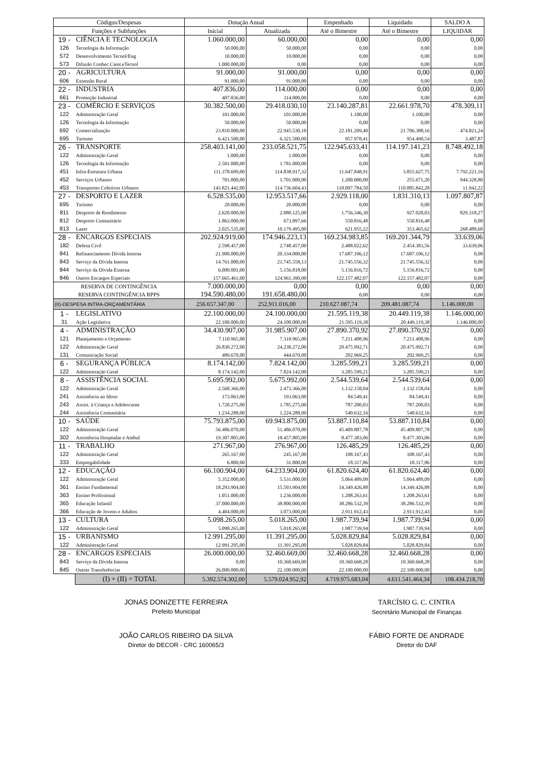| Códigos/Despesas | | Dotação Anual | | Empenhado | Liquidado | SALDO A |
| --- | --- | --- | --- | --- | --- | --- |
| Funções e Subfunções | | Inicial | Atualizada | Até o Bimestre | Até o Bimestre | LIQUIDAR |
| 19 - | CIÊNCIA E TECNOLOGIA | 1.060.000,00 | 60.000,00 | 0,00 | 0,00 | 0,00 |
| 126 | Tecnologia da Informação | 50.000,00 | 50.000,00 | 0,00 | 0,00 | 0,00 |
| 572 | Desenvolvimento Tecnol/Eng | 10.000,00 | 10.000,00 | 0,00 | 0,00 | 0,00 |
| 573 | Difusão Conhec.Cient.eTecnol | 1.000.000,00 | 0,00 | 0,00 | 0,00 | 0,00 |
| 20 - | AGRICULTURA | 91.000,00 | 91.000,00 | 0,00 | 0,00 | 0,00 |
| 606 | Extensão Rural | 91.000,00 | 91.000,00 | 0,00 | 0,00 | 0,00 |
| 22 - | INDUSTRIA | 407.836,00 | 114.000,00 | 0,00 | 0,00 | 0,00 |
| 661 | Promoção Industrial | 407.836,00 | 114.000,00 | 0,00 | 0,00 | 0,00 |
| 23 - | COMÉRCIO E SERVIÇOS | 30.382.500,00 | 29.418.030,10 | 23.140.287,81 | 22.661.978,70 | 478.309,11 |
| 122 | Administração Geral | 101.000,00 | 101.000,00 | 1.100,00 | 1.100,00 | 0,00 |
| 126 | Tecnologia da Informação | 50.000,00 | 50.000,00 | 0,00 | 0,00 | 0,00 |
| 692 | Comercialização | 23.810.000,00 | 22.945.530,10 | 22.181.209,40 | 21.706.388,16 | 474.821,24 |
| 695 | Turismo | 6.421.500,00 | 6.321.500,00 | 957.978,41 | 954.490,54 | 3.487,87 |
| 26 - | TRANSPORTE | 258.403.141,00 | 233.058.521,75 | 122.945.633,41 | 114.197.141,23 | 8.748.492,18 |
| 122 | Administração Geral | 1.000,00 | 1.000,00 | 0,00 | 0,00 | 0,00 |
| 126 | Tecnologia da Informação | 2.501.000,00 | 1.781.000,00 | 0,00 | 0,00 | 0,00 |
| 451 | Infra-Estrutura Urbana | 111.378.699,00 | 114.838.917,32 | 11.647.848,91 | 3.855.627,75 | 7.792.221,16 |
| 452 | Serviços Urbanos | 701.000,00 | 1.701.000,00 | 1.200.000,00 | 255.671,20 | 944.328,80 |
| 453 | Transportes Coletivos Urbanos | 143.821.442,00 | 114.736.604,43 | 110.097.784,50 | 110.085.842,28 | 11.942,22 |
| 27 - | DESPORTO E LAZER | 6.528.535,00 | 12.953.517,66 | 2.929.118,00 | 1.831.310,13 | 1.097.807,87 |
| 695 | Turismo | 20.000,00 | 20.000,00 | 0,00 | 0,00 | 0,00 |
| 811 | Desporto de Rendimento | 2.620.000,00 | 2.080.125,00 | 1.756.346,30 | 927.028,03 | 829.318,27 |
| 812 | Desporto Comunitário | 1.863.000,00 | 673.897,66 | 550.816,48 | 550.816,48 | 0,00 |
| 813 | Lazer | 2.025.535,00 | 10.179.495,00 | 621.955,22 | 353.465,62 | 268.489,60 |
| 28 - | ENCARGOS ESPECIAIS | 202.924.919,00 | 174.946.223,13 | 169.234.983,85 | 169.201.344,79 | 33.639,06 |
| 182 | Defesa Civil | 2.598.457,00 | 2.748.457,00 | 2.488.022,62 | 2.454.383,56 | 33.639,06 |
| 841 | Refinanciamento Dívida Interna | 21.900.000,00 | 20.334.000,00 | 17.687.106,12 | 17.687.106,12 | 0,00 |
| 843 | Serviço da Dívida Interna | 14.761.000,00 | 21.745.558,13 | 21.745.556,32 | 21.745.556,32 | 0,00 |
| 844 | Serviço da Dívida Externa | 6.000.001,00 | 5.156.818,00 | 5.156.816,72 | 5.156.816,72 | 0,00 |
| 846 | Outros Encargos Especiais | 157.665.461,00 | 124.961.390,00 | 122.157.482,07 | 122.157.482,07 | 0,00 |
| RESERVA DE CONTINGÊNCIA | | 7.000.000,00 | 0,00 | 0,00 | 0,00 | 0,00 |
| RESERVA CONTINGÊNCIA RPPS | | 194.590.480,00 | 191.658.480,00 | 0,00 | 0,00 | 0,00 |
| (II)-DESPESA INTRA-ORÇAMENTÁRIA | | 256.657.347,00 | 252.911.016,00 | 210.627.087,74 | 209.481.087,74 | 1.146.000,00 |
| 1 - | LEGISLATIVO | 22.100.000,00 | 24.100.000,00 | 21.595.119,38 | 20.449.119,38 | 1.146.000,00 |
| 31 | Ação Legislativa | 22.100.000,00 | 24.100.000,00 | 21.595.119,38 | 20.449.119,38 | 1.146.000,00 |
| 4 - | ADMINISTRAÇÃO | 34.430.907,00 | 31.985.907,00 | 27.890.370,92 | 27.890.370,92 | 0,00 |
| 121 | Planejamento e Orçamento | 7.110.965,00 | 7.310.965,00 | 7.211.408,96 | 7.211.408,96 | 0,00 |
| 122 | Administração Geral | 26.830.272,00 | 24.230.272,00 | 20.475.992,71 | 20.475.992,71 | 0,00 |
| 131 | Comunicação Social | 489.670,00 | 444.670,00 | 202.969,25 | 202.969,25 | 0,00 |
| 6 - | SEGURANÇA PÚBLICA | 8.174.142,00 | 7.824.142,00 | 3.285.599,21 | 3.285.599,21 | 0,00 |
| 122 | Administração Geral | 8.174.142,00 | 7.824.142,00 | 3.285.599,21 | 3.285.599,21 | 0,00 |
| 8 - | ASSISTÊNCIA SOCIAL | 5.695.992,00 | 5.675.992,00 | 2.544.539,64 | 2.544.539,64 | 0,00 |
| 122 | Administração Geral | 2.568.366,00 | 2.473.366,00 | 1.132.158,04 | 1.132.158,04 | 0,00 |
| 241 | Assistência ao Idoso | 173.063,00 | 193.063,00 | 84.549,41 | 84.549,41 | 0,00 |
| 243 | Assist. à Criança e Adolescente | 1.720.275,00 | 1.785.275,00 | 787.200,03 | 787.200,03 | 0,00 |
| 244 | Assistência Comunitária | 1.234.288,00 | 1.224.288,00 | 540.632,16 | 540.632,16 | 0,00 |
| 10 - | SAÚDE | 75.793.875,00 | 69.943.875,00 | 53.887.110,84 | 53.887.110,84 | 0,00 |
| 122 | Administração Geral | 56.486.070,00 | 51.486.070,00 | 45.409.807,78 | 45.409.807,78 | 0,00 |
| 302 | Assistência Hospitalar e Ambul | 19.307.805,00 | 18.457.805,00 | 8.477.303,06 | 8.477.303,06 | 0,00 |
| 11 - | TRABALHO | 271.967,00 | 276.967,00 | 126.485,29 | 126.485,29 | 0,00 |
| 122 | Administração Geral | 265.167,00 | 245.167,00 | 108.167,43 | 108.167,43 | 0,00 |
| 333 | Empregabilidade | 6.800,00 | 31.800,00 | 18.317,86 | 18.317,86 | 0,00 |
| 12 - | EDUCAÇÃO | 66.100.904,00 | 64.233.904,00 | 61.820.624,40 | 61.820.624,40 | 0,00 |
| 122 | Administração Geral | 5.352.000,00 | 5.531.000,00 | 5.064.489,09 | 5.064.489,09 | 0,00 |
| 361 | Ensino Fundamental | 18.293.904,00 | 15.593.904,00 | 14.349.426,88 | 14.349.426,88 | 0,00 |
| 363 | Ensino Profissional | 1.051.000,00 | 1.236.000,00 | 1.208.263,61 | 1.208.263,61 | 0,00 |
| 365 | Educação Infantil | 37.000.000,00 | 38.800.000,00 | 38.286.532,39 | 38.286.532,39 | 0,00 |
| 366 | Educação de Jovens e Adultos | 4.404.000,00 | 3.073.000,00 | 2.911.912,43 | 2.911.912,43 | 0,00 |
| 13 - | CULTURA | 5.098.265,00 | 5.018.265,00 | 1.987.739,94 | 1.987.739,94 | 0,00 |
| 122 | Administração Geral | 5.098.265,00 | 5.018.265,00 | 1.987.739,94 | 1.987.739,94 | 0,00 |
| 15 - | URBANISMO | 12.991.295,00 | 11.391.295,00 | 5.028.829,84 | 5.028.829,84 | 0,00 |
| 122 | Administração Geral | 12.991.295,00 | 11.391.295,00 | 5.028.829,84 | 5.028.829,84 | 0,00 |
| 28 - | ENCARGOS ESPECIAIS | 26.000.000,00 | 32.460.669,00 | 32.460.668,28 | 32.460.668,28 | 0,00 |
| 843 | Serviço da Dívida Interna | 0,00 | 10.360.669,00 | 10.360.668,28 | 10.360.668,28 | 0,00 |
| 845 | Outras Transferências | 26.000.000,00 | 22.100.000,00 | 22.100.000,00 | 22.100.000,00 | 0,00 |
| | (I) + (II) = TOTAL | 5.392.574.302,00 | 5.579.024.952,92 | 4.719.975.683,04 | 4.611.541.464,34 | 108.434.218,70 |
JONAS DONIZETTE FERREIRA
Prefeito Municipal
TARCÍSIO G. C. CINTRA
Secretário Municipal de Finanças
JOÃO CARLOS RIBEIRO DA SILVA
Diretor do DECOR - CRC 160065/3
FÁBIO FORTE DE ANDRADE
Diretor do DAF